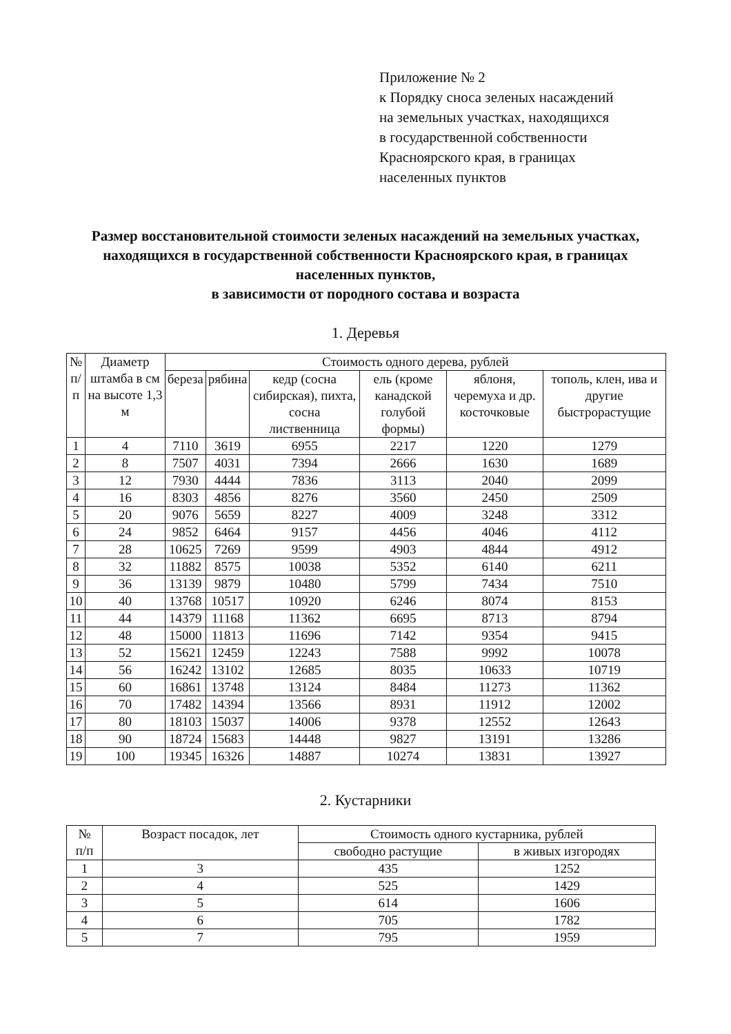Приложение № 2
к Порядку сноса зеленых насаждений
на земельных участках, находящихся
в государственной собственности
Красноярского края, в границах
населенных пунктов
Размер восстановительной стоимости зеленых насаждений на земельных участках, находящихся в государственной собственности Красноярского края, в границах населенных пунктов,
в зависимости от породного состава и возраста
1. Деревья
| № п/п | Диаметр штамба в см на высоте 1,3 м | Стоимость одного дерева, рублей | | | | | |
| --- | --- | --- | --- | --- | --- | --- | --- |
| | | береза | рябина | кедр (сосна сибирская), пихта, сосна лиственница | ель (кроме канадской голубой формы) | яблоня, черемуха и др. косточковые | тополь, клен, ива и другие быстрорастущие |
| 1 | 4 | 7110 | 3619 | 6955 | 2217 | 1220 | 1279 |
| 2 | 8 | 7507 | 4031 | 7394 | 2666 | 1630 | 1689 |
| 3 | 12 | 7930 | 4444 | 7836 | 3113 | 2040 | 2099 |
| 4 | 16 | 8303 | 4856 | 8276 | 3560 | 2450 | 2509 |
| 5 | 20 | 9076 | 5659 | 8227 | 4009 | 3248 | 3312 |
| 6 | 24 | 9852 | 6464 | 9157 | 4456 | 4046 | 4112 |
| 7 | 28 | 10625 | 7269 | 9599 | 4903 | 4844 | 4912 |
| 8 | 32 | 11882 | 8575 | 10038 | 5352 | 6140 | 6211 |
| 9 | 36 | 13139 | 9879 | 10480 | 5799 | 7434 | 7510 |
| 10 | 40 | 13768 | 10517 | 10920 | 6246 | 8074 | 8153 |
| 11 | 44 | 14379 | 11168 | 11362 | 6695 | 8713 | 8794 |
| 12 | 48 | 15000 | 11813 | 11696 | 7142 | 9354 | 9415 |
| 13 | 52 | 15621 | 12459 | 12243 | 7588 | 9992 | 10078 |
| 14 | 56 | 16242 | 13102 | 12685 | 8035 | 10633 | 10719 |
| 15 | 60 | 16861 | 13748 | 13124 | 8484 | 11273 | 11362 |
| 16 | 70 | 17482 | 14394 | 13566 | 8931 | 11912 | 12002 |
| 17 | 80 | 18103 | 15037 | 14006 | 9378 | 12552 | 12643 |
| 18 | 90 | 18724 | 15683 | 14448 | 9827 | 13191 | 13286 |
| 19 | 100 | 19345 | 16326 | 14887 | 10274 | 13831 | 13927 |
2. Кустарники
| № п/п | Возраст посадок, лет | Стоимость одного кустарника, рублей | |
| --- | --- | --- | --- |
| | | свободно растущие | в живых изгородях |
| 1 | 3 | 435 | 1252 |
| 2 | 4 | 525 | 1429 |
| 3 | 5 | 614 | 1606 |
| 4 | 6 | 705 | 1782 |
| 5 | 7 | 795 | 1959 |